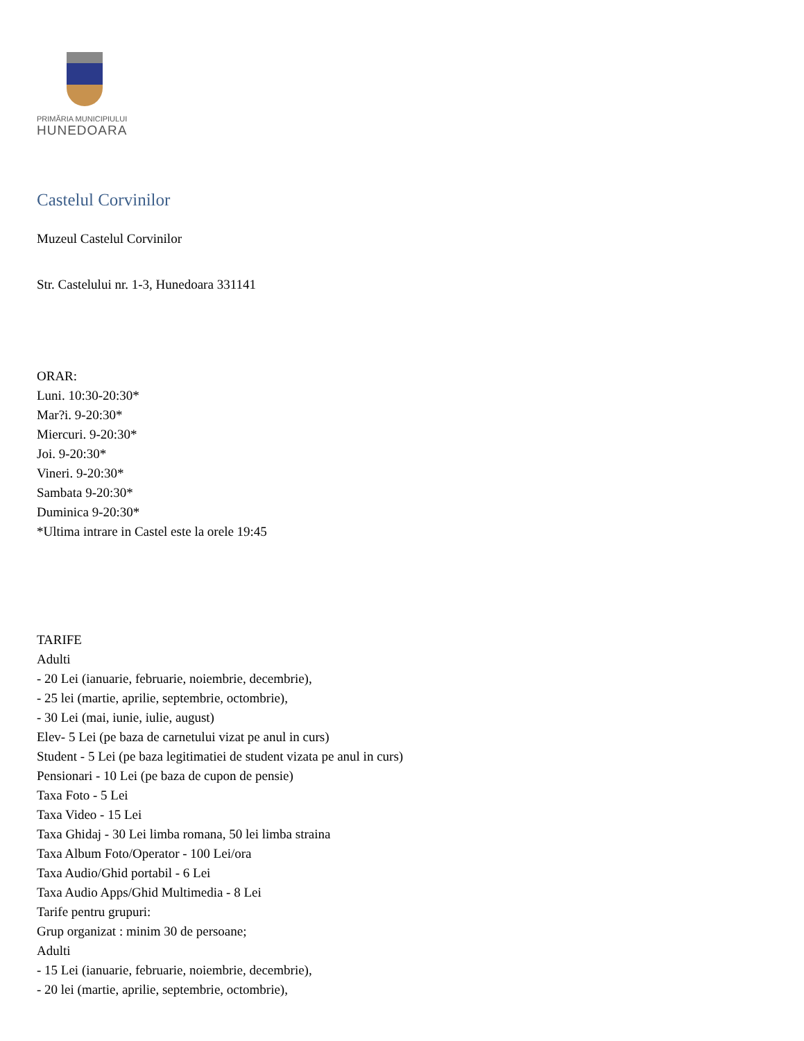PRIMĂRIA MUNICIPIULUI
HUNEDOARA
Castelul Corvinilor
Muzeul Castelul Corvinilor
Str. Castelului nr. 1-3, Hunedoara 331141
ORAR:
Luni. 10:30-20:30*
Mar?i. 9-20:30*
Miercuri. 9-20:30*
Joi. 9-20:30*
Vineri. 9-20:30*
Sambata 9-20:30*
Duminica 9-20:30*
*Ultima intrare in Castel este la orele 19:45
TARIFE
Adulti
- 20 Lei (ianuarie, februarie, noiembrie, decembrie),
- 25 lei (martie, aprilie, septembrie, octombrie),
- 30 Lei (mai, iunie, iulie, august)
Elev- 5 Lei (pe baza de carnetului vizat pe anul in curs)
Student - 5 Lei (pe baza legitimatiei de student vizata pe anul in curs)
Pensionari - 10 Lei (pe baza de cupon de pensie)
Taxa Foto - 5 Lei
Taxa Video - 15 Lei
Taxa Ghidaj - 30 Lei limba romana, 50 lei limba straina
Taxa Album Foto/Operator - 100 Lei/ora
Taxa Audio/Ghid portabil - 6 Lei
Taxa Audio Apps/Ghid Multimedia - 8 Lei
Tarife pentru grupuri:
Grup organizat : minim 30 de persoane;
Adulti
- 15 Lei (ianuarie, februarie, noiembrie, decembrie),
- 20 lei (martie, aprilie, septembrie, octombrie),